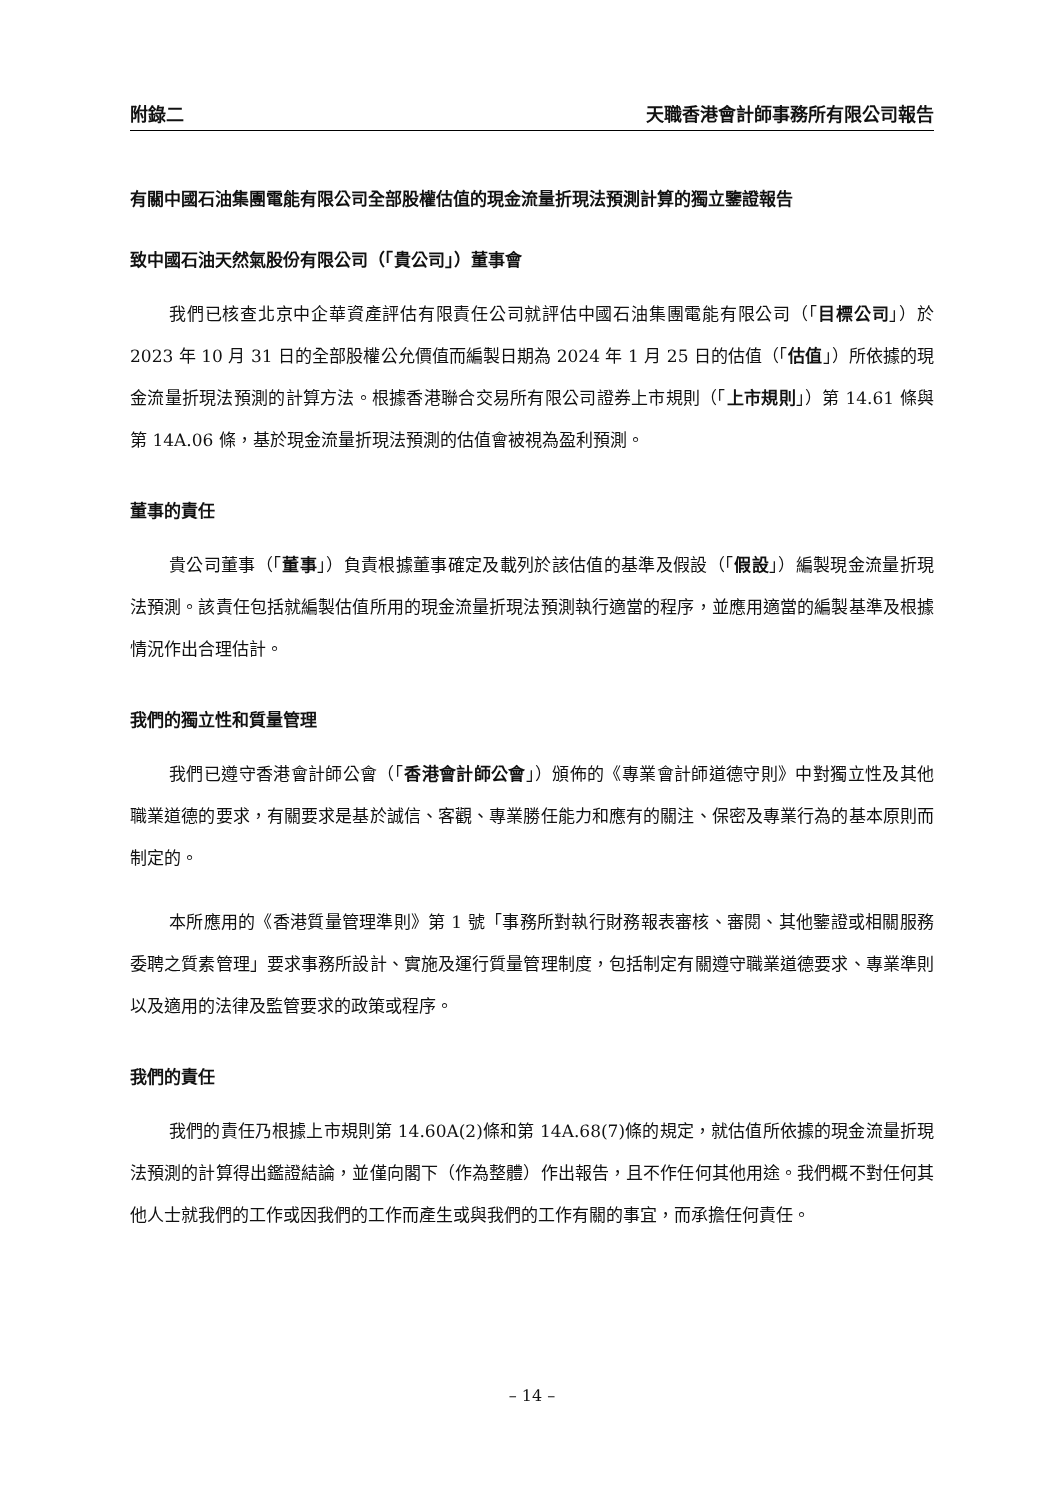附錄二 天職香港會計師事務所有限公司報告
有關中國石油集團電能有限公司全部股權估值的現金流量折現法預測計算的獨立鑒證報告
致中國石油天然氣股份有限公司（「貴公司」）董事會
我們已核查北京中企華資產評估有限責任公司就評估中國石油集團電能有限公司（「目標公司」）於 2023 年 10 月 31 日的全部股權公允價值而編製日期為 2024 年 1 月 25 日的估值（「估值」）所依據的現金流量折現法預測的計算方法。根據香港聯合交易所有限公司證券上市規則（「上市規則」）第 14.61 條與第 14A.06 條，基於現金流量折現法預測的估值會被視為盈利預測。
董事的責任
貴公司董事（「董事」）負責根據董事確定及載列於該估值的基準及假設（「假設」）編製現金流量折現法預測。該責任包括就編製估值所用的現金流量折現法預測執行適當的程序，並應用適當的編製基準及根據情況作出合理估計。
我們的獨立性和質量管理
我們已遵守香港會計師公會（「香港會計師公會」）頒佈的《專業會計師道德守則》中對獨立性及其他職業道德的要求，有關要求是基於誠信、客觀、專業勝任能力和應有的關注、保密及專業行為的基本原則而制定的。
本所應用的《香港質量管理準則》第 1 號「事務所對執行財務報表審核、審閱、其他鑒證或相關服務委聘之質素管理」要求事務所設計、實施及運行質量管理制度，包括制定有關遵守職業道德要求、專業準則以及適用的法律及監管要求的政策或程序。
我們的責任
我們的責任乃根據上市規則第 14.60A(2)條和第 14A.68(7)條的規定，就估值所依據的現金流量折現法預測的計算得出鑑證結論，並僅向閣下（作為整體）作出報告，且不作任何其他用途。我們概不對任何其他人士就我們的工作或因我們的工作而產生或與我們的工作有關的事宜，而承擔任何責任。
– 14 –